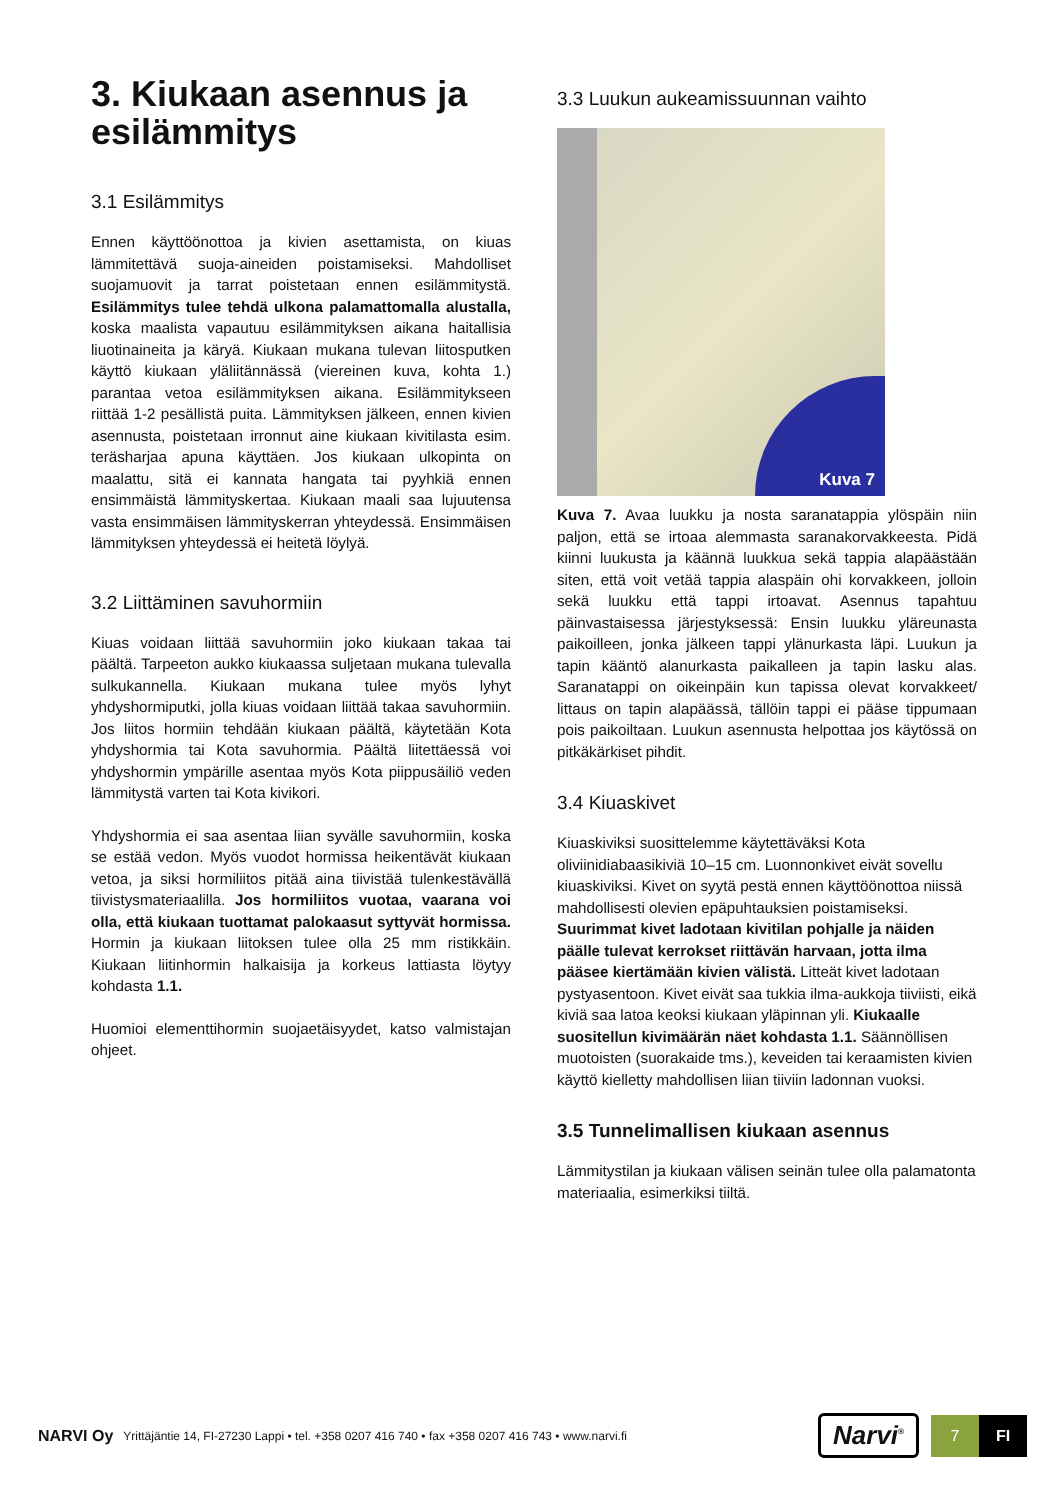3. Kiukaan asennus ja esilämmitys
3.1 Esilämmitys
Ennen käyttöönottoa ja kivien asettamista, on kiuas lämmitettävä suoja-aineiden poistamiseksi. Mahdolliset suojamuovit ja tarrat poistetaan ennen esilämmitystä. Esilämmitys tulee tehdä ulkona palamattomalla alustalla, koska maalista vapautuu esilämmityksen aikana haitallisia liuotinaineita ja käryä. Kiukaan mukana tulevan liitosputken käyttö kiukaan yläliitännässä (viereinen kuva, kohta 1.) parantaa vetoa esilämmityksen aikana. Esilämmitykseen riittää 1-2 pesällistä puita. Lämmityksen jälkeen, ennen kivien asennusta, poistetaan irronnut aine kiukaan kivitilasta esim. teräsharjaa apuna käyttäen. Jos kiukaan ulkopinta on maalattu, sitä ei kannata hangata tai pyyhkiä ennen ensimmäistä lämmityskertaa. Kiukaan maali saa lujuutensa vasta ensimmäisen lämmityskerran yhteydessä. Ensimmäisen lämmityksen yhteydessä ei heitetä löylyä.
3.2 Liittäminen savuhormiin
Kiuas voidaan liittää savuhormiin joko kiukaan takaa tai päältä. Tarpeeton aukko kiukaassa suljetaan mukana tulevalla sulkukannella. Kiukaan mukana tulee myös lyhyt yhdyshormiputki, jolla kiuas voidaan liittää takaa savuhormiin. Jos liitos hormiin tehdään kiukaan päältä, käytetään Kota yhdyshormia tai Kota savuhormia. Päältä liitettäessä voi yhdyshormin ympärille asentaa myös Kota piippusäiliö veden lämmitystä varten tai Kota kivikori.
Yhdyshormia ei saa asentaa liian syvälle savuhormiin, koska se estää vedon. Myös vuodot hormissa heikentävät kiukaan vetoa, ja siksi hormiliitos pitää aina tiivistää tulenkestävällä tiivistysmateriaalilla. Jos hormiliitos vuotaa, vaarana voi olla, että kiukaan tuottamat palokaasut syttyvät hormissa. Hormin ja kiukaan liitoksen tulee olla 25 mm ristikkäin. Kiukaan liitinhormin halkaisija ja korkeus lattiasta löytyy kohdasta 1.1.
Huomioi elementtihormin suojaetäisyydet, katso valmistajan ohjeet.
3.3 Luukun aukeamissuunnan vaihto
Kuva 7
Kuva 7. Avaa luukku ja nosta saranatappia ylöspäin niin paljon, että se irtoaa alemmasta saranakorvakkeesta. Pidä kiinni luukusta ja käännä luukkua sekä tappia alapäästään siten, että voit vetää tappia alaspäin ohi korvakkeen, jolloin sekä luukku että tappi irtoavat. Asennus tapahtuu päinvastaisessa järjestyksessä: Ensin luukku yläreunasta paikoilleen, jonka jälkeen tappi ylänurkasta läpi. Luukun ja tapin kääntö alanurkasta paikalleen ja tapin lasku alas. Saranatappi on oikeinpäin kun tapissa olevat korvakkeet/ littaus on tapin alapäässä, tällöin tappi ei pääse tippumaan pois paikoiltaan. Luukun asennusta helpottaa jos käytössä on pitkäkärkiset pihdit.
3.4 Kiuaskivet
Kiuaskiviksi suosittelemme käytettäväksi Kota oliviinidiabaasikiviä 10–15 cm. Luonnonkivet eivät sovellu kiuaskiviksi. Kivet on syytä pestä ennen käyttöönottoa niissä mahdollisesti olevien epäpuhtauksien poistamiseksi. Suurimmat kivet ladotaan kivitilan pohjalle ja näiden päälle tulevat kerrokset riittävän harvaan, jotta ilma pääsee kiertämään kivien välistä. Litteät kivet ladotaan pystyasentoon. Kivet eivät saa tukkia ilma-aukkoja tiiviisti, eikä kiviä saa latoa keoksi kiukaan yläpinnan yli. Kiukaalle suositellun kivimäärän näet kohdasta 1.1. Säännöllisen muotoisten (suorakaide tms.), keveiden tai keraamisten kivien käyttö kielletty mahdollisen liian tiiviin ladonnan vuoksi.
3.5 Tunnelimallisen kiukaan asennus
Lämmitystilan ja kiukaan välisen seinän tulee olla palamatonta materiaalia, esimerkiksi tiiltä.
NARVI Oy Yrittäjäntie 14, FI-27230 Lappi • tel. +358 0207 416 740 • fax +358 0207 416 743 • www.narvi.fi Narvi<sup>®</sup> 7 FI